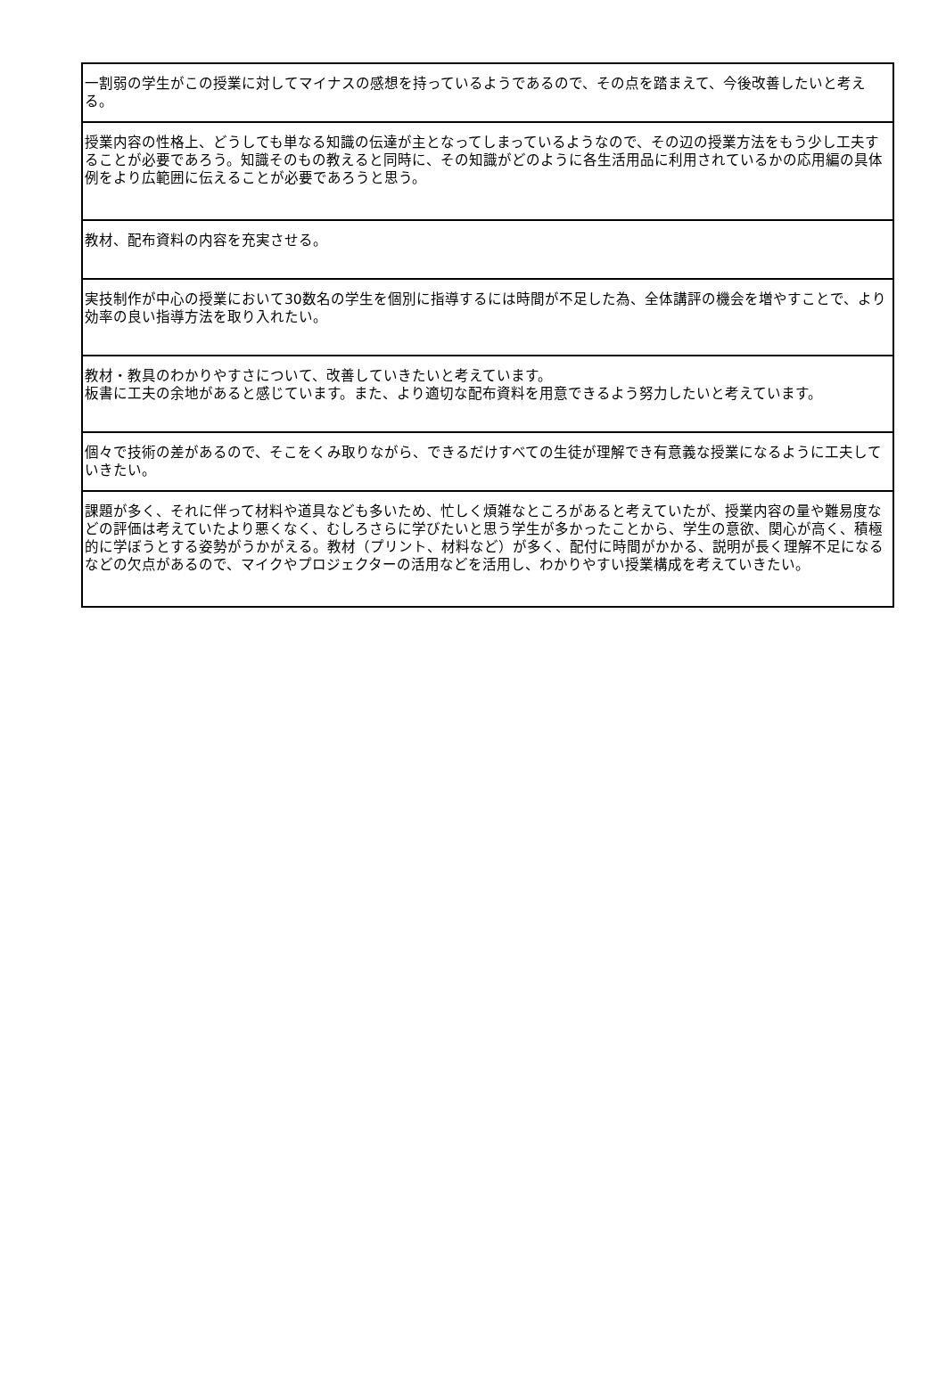| 一割弱の学生がこの授業に対してマイナスの感想を持っているようであるので、その点を踏まえて、今後改善したいと考える。 |
| 授業内容の性格上、どうしても単なる知識の伝達が主となってしまっているようなので、その辺の授業方法をもう少し工夫することが必要であろう。知識そのもの教えると同時に、その知識がどのように各生活用品に利用されているかの応用編の具体例をより広範囲に伝えることが必要であろうと思う。 |
| 教材、配布資料の内容を充実させる。 |
| 実技制作が中心の授業において30数名の学生を個別に指導するには時間が不足した為、全体講評の機会を増やすことで、より効率の良い指導方法を取り入れたい。 |
| 教材・教具のわかりやすさについて、改善していきたいと考えています。 板書に工夫の余地があると感じています。また、より適切な配布資料を用意できるよう努力したいと考えています。 |
| 個々で技術の差があるので、そこをくみ取りながら、できるだけすべての生徒が理解でき有意義な授業になるように工夫していきたい。 |
| 課題が多く、それに伴って材料や道具なども多いため、忙しく煩雑なところがあると考えていたが、授業内容の量や難易度などの評価は考えていたより悪くなく、むしろさらに学びたいと思う学生が多かったことから、学生の意欲、関心が高く、積極的に学ぼうとする姿勢がうかがえる。教材（プリント、材料など）が多く、配付に時間がかかる、説明が長く理解不足になるなどの欠点があるので、マイクやプロジェクターの活用などを活用し、わかりやすい授業構成を考えていきたい。 |